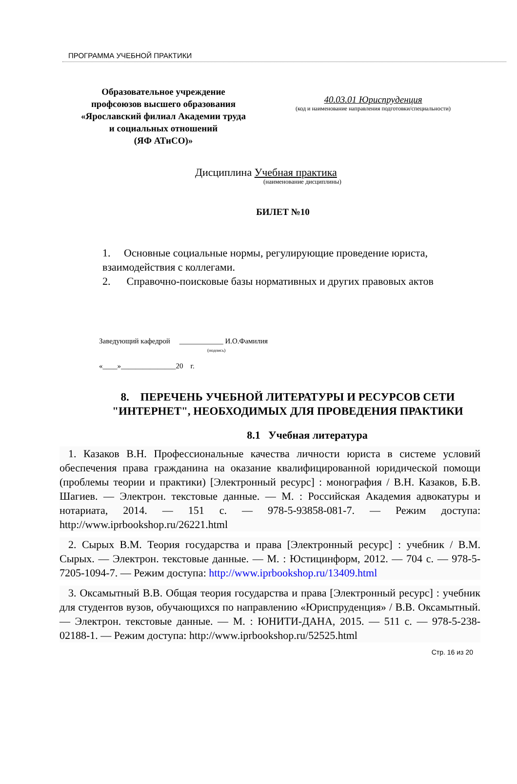ПРОГРАММА УЧЕБНОЙ ПРАКТИКИ
Образовательное учреждение
профсоюзов высшего образования
«Ярославский филиал Академии труда
и социальных отношений
(ЯФ АТиСО)»
40.03.01 Юриспруденция
(код и наименование направления подготовки/специальности)
Дисциплина Учебная практика
(наименование дисциплины)
БИЛЕТ №10
1. Основные социальные нормы, регулирующие проведение юриста, взаимодействия с коллегами.
2. Справочно-поисковые базы нормативных и других правовых актов
Заведующий кафедрой ____________ И.О.Фамилия
(подпись)
«____»_______________20 г.
8. ПЕРЕЧЕНЬ УЧЕБНОЙ ЛИТЕРАТУРЫ И РЕСУРСОВ СЕТИ "ИНТЕРНЕТ", НЕОБХОДИМЫХ ДЛЯ ПРОВЕДЕНИЯ ПРАКТИКИ
8.1 Учебная литература
1. Казаков В.Н. Профессиональные качества личности юриста в системе условий обеспечения права гражданина на оказание квалифицированной юридической помощи (проблемы теории и практики) [Электронный ресурс] : монография / В.Н. Казаков, Б.В. Шагиев. — Электрон. текстовые данные. — М. : Российская Академия адвокатуры и нотариата, 2014. — 151 c. — 978-5-93858-081-7. — Режим доступа: http://www.iprbookshop.ru/26221.html
2. Сырых В.М. Теория государства и права [Электронный ресурс] : учебник / В.М. Сырых. — Электрон. текстовые данные. — М. : Юстицинформ, 2012. — 704 c. — 978-5-7205-1094-7. — Режим доступа: http://www.iprbookshop.ru/13409.html
3. Оксамытный В.В. Общая теория государства и права [Электронный ресурс] : учебник для студентов вузов, обучающихся по направлению «Юриспруденция» / В.В. Оксамытный. — Электрон. текстовые данные. — М. : ЮНИТИ-ДАНА, 2015. — 511 c. — 978-5-238-02188-1. — Режим доступа: http://www.iprbookshop.ru/52525.html
Стр. 16 из 20